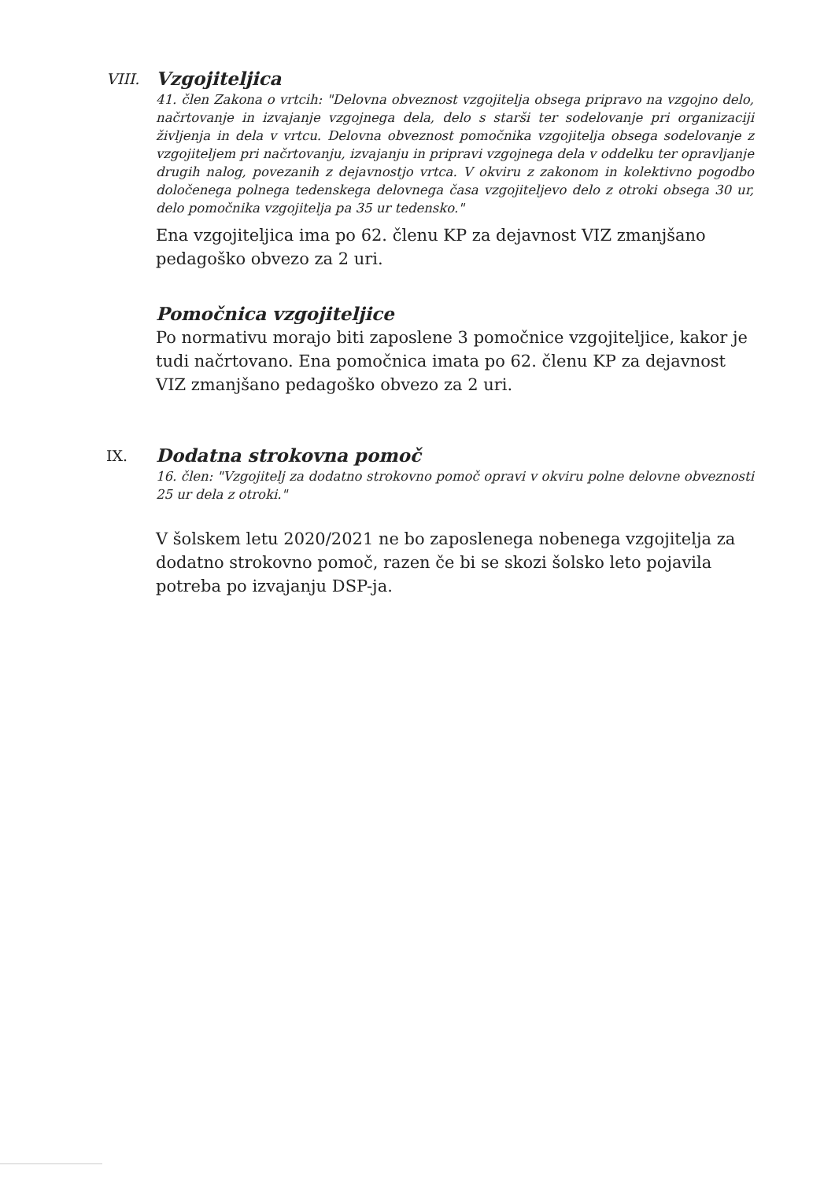VIII.
Vzgojiteljica
41. člen Zakona o vrtcih: "Delovna obveznost vzgojitelja obsega pripravo na vzgojno delo, načrtovanje in izvajanje vzgojnega dela, delo s starši ter sodelovanje pri organizaciji življenja in dela v vrtcu. Delovna obveznost pomočnika vzgojitelja obsega sodelovanje z vzgojiteljem pri načrtovanju, izvajanju in pripravi vzgojnega dela v oddelku ter opravljanje drugih nalog, povezanih z dejavnostjo vrtca. V okviru z zakonom in kolektivno pogodbo določenega polnega tedenskega delovnega časa vzgojiteljevo delo z otroki obsega 30 ur, delo pomočnika vzgojitelja pa 35 ur tedensko."
Ena vzgojiteljica ima po 62. členu KP za dejavnost VIZ zmanjšano pedagoško obvezo za 2 uri.
Pomočnica vzgojiteljice
Po normativu morajo biti zaposlene 3 pomočnice vzgojiteljice, kakor je tudi načrtovano. Ena pomočnica imata po 62. členu KP za dejavnost VIZ zmanjšano pedagoško obvezo za 2 uri.
IX.
Dodatna strokovna pomoč
16. člen: "Vzgojitelj za dodatno strokovno pomoč opravi v okviru polne delovne obveznosti 25 ur dela z otroki."
V šolskem letu 2020/2021 ne bo zaposlenega nobenega vzgojitelja za dodatno strokovno pomoč, razen če bi se skozi šolsko leto pojavila potreba po izvajanju DSP-ja.